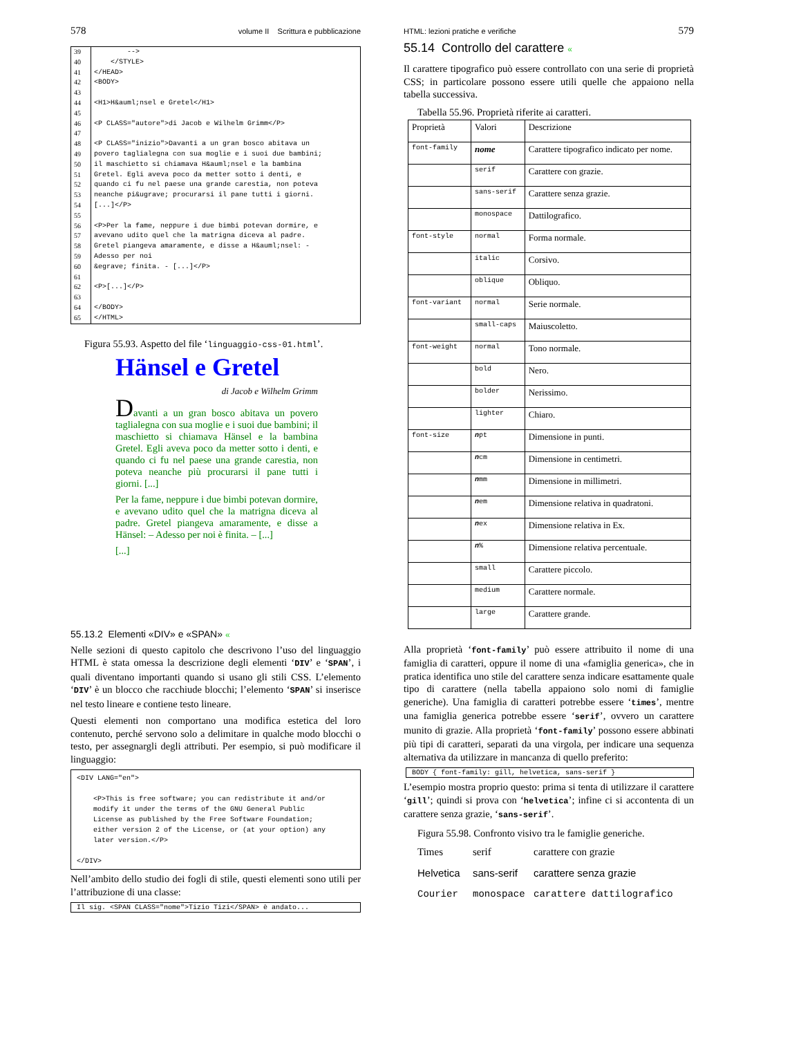578 volume II Scrittura e pubblicazione
| 39 | --> |
| 40 | </STYLE> |
| 41 | </HEAD> |
| 42 | <BODY> |
| 43 | |
| 44 | <H1>H&auml;nsel e Gretel</H1> |
| 45 | |
| 46 | <P CLASS="autore">di Jacob e Wilhelm Grimm</P> |
| 47 | |
| 48 | <P CLASS="inizio">Davanti a un gran bosco abitava un |
| 49 | povero taglialegna con sua moglie e i suoi due bambini; |
| 50 | il maschietto si chiamava H&auml;nsel e la bambina |
| 51 | Gretel. Egli aveva poco da metter sotto i denti, e |
| 52 | quando ci fu nel paese una grande carestia, non poteva |
| 53 | neanche pi&ugrave; procurarsi il pane tutti i giorni. |
| 54 | [...]</P> |
| 55 | |
| 56 | <P>Per la fame, neppure i due bimbi potevan dormire, e |
| 57 | avevano udito quel che la matrigna diceva al padre. |
| 58 | Gretel piangeva amaramente, e disse a H&auml;nsel: - |
| 59 | Adesso per noi |
| 60 | &egrave; finita. - [...]</P> |
| 61 | |
| 62 | <P>[...]</P> |
| 63 | |
| 64 | </BODY> |
| 65 | </HTML> |
Figura 55.93. Aspetto del file ‘linguaggio-css-01.html’.
Hänsel e Gretel
di Jacob e Wilhelm Grimm
Davanti a un gran bosco abitava un povero taglialegna con sua moglie e i suoi due bambini; il maschietto si chiamava Hänsel e la bambina Gretel. Egli aveva poco da metter sotto i denti, e quando ci fu nel paese una grande carestia, non poteva neanche più procurarsi il pane tutti i giorni. [...]
Per la fame, neppure i due bimbi potevan dormire, e avevano udito quel che la matrigna diceva al padre. Gretel piangeva amaramente, e disse a Hänsel: – Adesso per noi è finita. – [...]
[...]
55.13.2 Elementi «DIV» e «SPAN» «
Nelle sezioni di questo capitolo che descrivono l’uso del linguaggio HTML è stata omessa la descrizione degli elementi ‘DIV’ e ‘SPAN’, i quali diventano importanti quando si usano gli stili CSS. L’elemento ‘DIV’ è un blocco che racchiude blocchi; l’elemento ‘SPAN’ si inserisce nel testo lineare e contiene testo lineare.
Questi elementi non comportano una modifica estetica del loro contenuto, perché servono solo a delimitare in qualche modo blocchi o testo, per assegnargli degli attributi. Per esempio, si può modificare il linguaggio:
<DIV LANG="en"> <P>This is free software; you can redistribute it and/or modify it under the terms of the GNU General Public License as published by the Free Software Foundation; either version 2 of the License, or (at your option) any later version.</P> </DIV>
Nell’ambito dello studio dei fogli di stile, questi elementi sono utili per l’attribuzione di una classe:
Il sig. <SPAN CLASS="nome">Tizio Tizi</SPAN> è andato...
HTML: lezioni pratiche e verifiche 579
55.14 Controllo del carattere «
Il carattere tipografico può essere controllato con una serie di proprietà CSS; in particolare possono essere utili quelle che appaiono nella tabella successiva.
Tabella 55.96. Proprietà riferite ai caratteri.
| Proprietà | Valori | Descrizione |
| --- | --- | --- |
| font-family | nome | Carattere tipografico indicato per nome. |
| | serif | Carattere con grazie. |
| | sans-serif | Carattere senza grazie. |
| | monospace | Dattilografico. |
| font-style | normal | Forma normale. |
| | italic | Corsivo. |
| | oblique | Obliquo. |
| font-variant | normal | Serie normale. |
| | small-caps | Maiuscoletto. |
| font-weight | normal | Tono normale. |
| | bold | Nero. |
| | bolder | Nerissimo. |
| | lighter | Chiaro. |
| font-size | n pt | Dimensione in punti. |
| | n cm | Dimensione in centimetri. |
| | n mm | Dimensione in millimetri. |
| | n em | Dimensione relativa in quadratoni. |
| | n ex | Dimensione relativa in Ex. |
| | n % | Dimensione relativa percentuale. |
| | small | Carattere piccolo. |
| | medium | Carattere normale. |
| | large | Carattere grande. |
Alla proprietà ‘font-family’ può essere attribuito il nome di una famiglia di caratteri, oppure il nome di una «famiglia generica», che in pratica identifica uno stile del carattere senza indicare esattamente quale tipo di carattere (nella tabella appaiono solo nomi di famiglie generiche). Una famiglia di caratteri potrebbe essere ‘times’, mentre una famiglia generica potrebbe essere ‘serif’, ovvero un carattere munito di grazie. Alla proprietà ‘font-family’ possono essere abbinati più tipi di caratteri, separati da una virgola, per indicare una sequenza alternativa da utilizzare in mancanza di quello preferito:
BODY { font-family: gill, helvetica, sans-serif }
L’esempio mostra proprio questo: prima si tenta di utilizzare il carattere ‘gill’; quindi si prova con ‘helvetica’; infine ci si accontenta di un carattere senza grazie, ‘sans-serif’.
Figura 55.98. Confronto visivo tra le famiglie generiche.
Times serif carattere con grazie
Helvetica sans-serif carattere senza grazie
Courier monospace carattere dattilografico